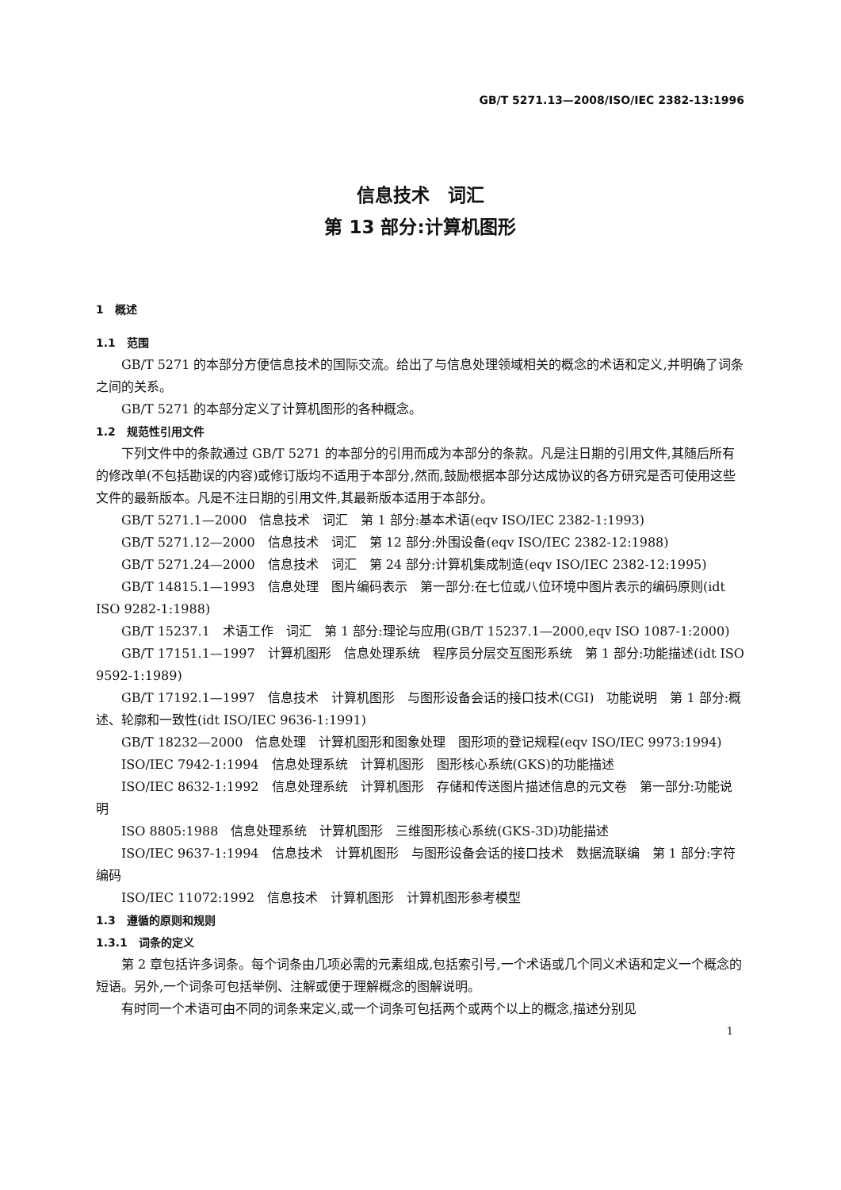GB/T 5271.13—2008/ISO/IEC 2382-13:1996
信息技术　词汇
第 13 部分:计算机图形
1　概述
1.1　范围
GB/T 5271 的本部分方便信息技术的国际交流。给出了与信息处理领域相关的概念的术语和定义,并明确了词条之间的关系。
GB/T 5271 的本部分定义了计算机图形的各种概念。
1.2　规范性引用文件
下列文件中的条款通过 GB/T 5271 的本部分的引用而成为本部分的条款。凡是注日期的引用文件,其随后所有的修改单(不包括勘误的内容)或修订版均不适用于本部分,然而,鼓励根据本部分达成协议的各方研究是否可使用这些文件的最新版本。凡是不注日期的引用文件,其最新版本适用于本部分。
GB/T 5271.1—2000　信息技术　词汇　第 1 部分:基本术语(eqv ISO/IEC 2382-1:1993)
GB/T 5271.12—2000　信息技术　词汇　第 12 部分:外围设备(eqv ISO/IEC 2382-12:1988)
GB/T 5271.24—2000　信息技术　词汇　第 24 部分:计算机集成制造(eqv ISO/IEC 2382-12:1995)
GB/T 14815.1—1993　信息处理　图片编码表示　第一部分:在七位或八位环境中图片表示的编码原则(idt ISO 9282-1:1988)
GB/T 15237.1　术语工作　词汇　第 1 部分:理论与应用(GB/T 15237.1—2000,eqv ISO 1087-1:2000)
GB/T 17151.1—1997　计算机图形　信息处理系统　程序员分层交互图形系统　第 1 部分:功能描述(idt ISO 9592-1:1989)
GB/T 17192.1—1997　信息技术　计算机图形　与图形设备会话的接口技术(CGI)　功能说明　第 1 部分:概述、轮廓和一致性(idt ISO/IEC 9636-1:1991)
GB/T 18232—2000　信息处理　计算机图形和图象处理　图形项的登记规程(eqv ISO/IEC 9973:1994)
ISO/IEC 7942-1:1994　信息处理系统　计算机图形　图形核心系统(GKS)的功能描述
ISO/IEC 8632-1:1992　信息处理系统　计算机图形　存储和传送图片描述信息的元文卷　第一部分:功能说明
ISO 8805:1988　信息处理系统　计算机图形　三维图形核心系统(GKS-3D)功能描述
ISO/IEC 9637-1:1994　信息技术　计算机图形　与图形设备会话的接口技术　数据流联编　第 1 部分:字符编码
ISO/IEC 11072:1992　信息技术　计算机图形　计算机图形参考模型
1.3　遵循的原则和规则
1.3.1　词条的定义
第 2 章包括许多词条。每个词条由几项必需的元素组成,包括索引号,一个术语或几个同义术语和定义一个概念的短语。另外,一个词条可包括举例、注解或便于理解概念的图解说明。
有时同一个术语可由不同的词条来定义,或一个词条可包括两个或两个以上的概念,描述分别见
1